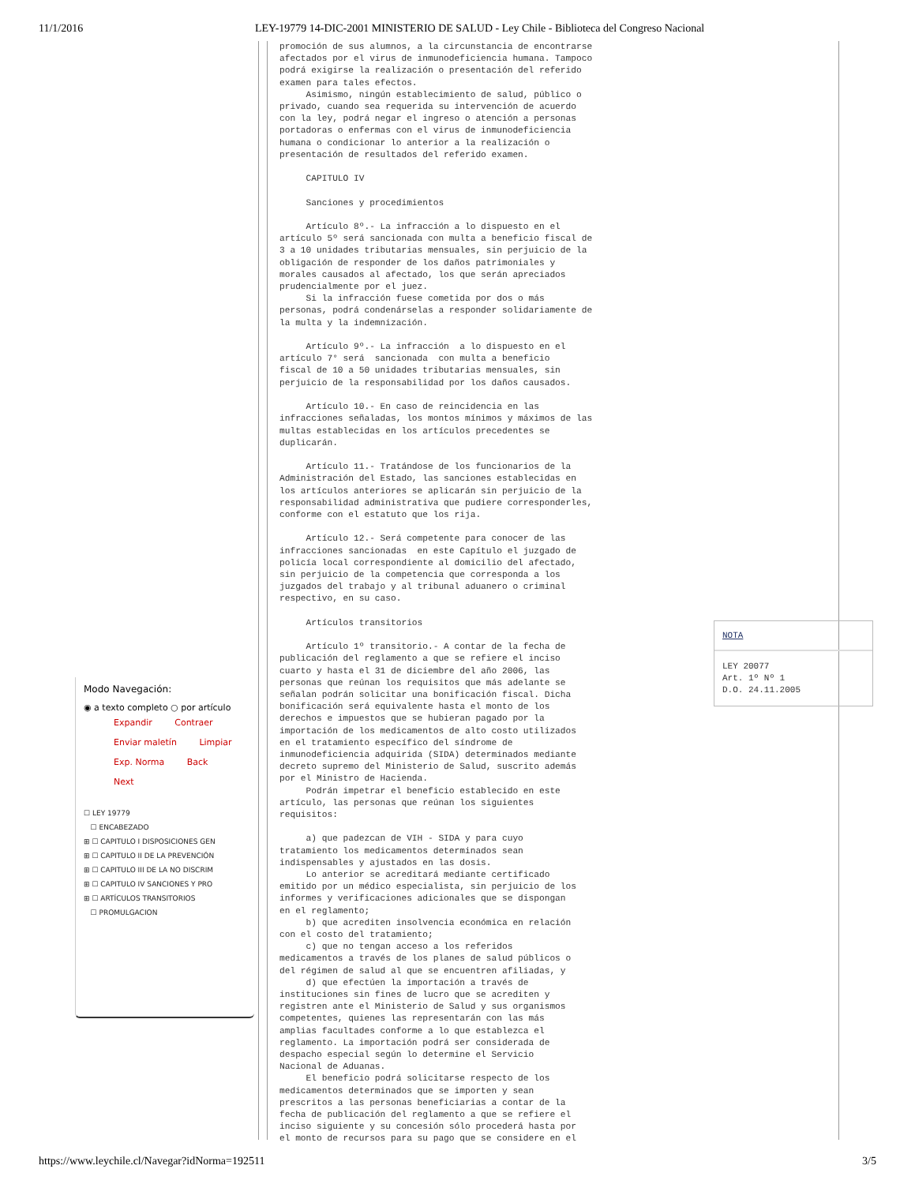11/1/2016 LEY-19779 14-DIC-2001 MINISTERIO DE SALUD - Ley Chile - Biblioteca del Congreso Nacional
Modo Navegación:
◉ a texto completo ○ por artículo
Expandir Contraer
Enviar maletín Limpiar
Exp. Norma Back Next
☐ LEY 19779
☐ ENCABEZADO
⊞ ☐ CAPITULO I DISPOSICIONES GEN
⊞ ☐ CAPITULO II DE LA PREVENCIÓN
⊞ ☐ CAPITULO III DE LA NO DISCRIM
⊞ ☐ CAPITULO IV SANCIONES Y PRO
⊞ ☐ ARTÍCULOS TRANSITORIOS
☐ PROMULGACION
promoción de sus alumnos, a la circunstancia de encontrarse afectados por el virus de inmunodeficiencia humana. Tampoco podrá exigirse la realización o presentación del referido examen para tales efectos. Asimismo, ningún establecimiento de salud, público o privado, cuando sea requerida su intervención de acuerdo con la ley, podrá negar el ingreso o atención a personas portadoras o enfermas con el virus de inmunodeficiencia humana o condicionar lo anterior a la realización o presentación de resultados del referido examen. CAPITULO IV Sanciones y procedimientos Artículo 8º.- La infracción a lo dispuesto en el artículo 5º será sancionada con multa a beneficio fiscal de 3 a 10 unidades tributarias mensuales, sin perjuicio de la obligación de responder de los daños patrimoniales y morales causados al afectado, los que serán apreciados prudencialmente por el juez. Si la infracción fuese cometida por dos o más personas, podrá condenárselas a responder solidariamente de la multa y la indemnización. Artículo 9º.- La infracción a lo dispuesto en el artículo 7° será sancionada con multa a beneficio fiscal de 10 a 50 unidades tributarias mensuales, sin perjuicio de la responsabilidad por los daños causados. Artículo 10.- En caso de reincidencia en las infracciones señaladas, los montos mínimos y máximos de las multas establecidas en los artículos precedentes se duplicarán. Artículo 11.- Tratándose de los funcionarios de la Administración del Estado, las sanciones establecidas en los artículos anteriores se aplicarán sin perjuicio de la responsabilidad administrativa que pudiere corresponderles, conforme con el estatuto que los rija. Artículo 12.- Será competente para conocer de las infracciones sancionadas en este Capítulo el juzgado de policía local correspondiente al domicilio del afectado, sin perjuicio de la competencia que corresponda a los juzgados del trabajo y al tribunal aduanero o criminal respectivo, en su caso. Artículos transitorios Artículo 1º transitorio.- A contar de la fecha de publicación del reglamento a que se refiere el inciso cuarto y hasta el 31 de diciembre del año 2006, las personas que reúnan los requisitos que más adelante se señalan podrán solicitar una bonificación fiscal. Dicha bonificación será equivalente hasta el monto de los derechos e impuestos que se hubieran pagado por la importación de los medicamentos de alto costo utilizados en el tratamiento específico del síndrome de inmunodeficiencia adquirida (SIDA) determinados mediante decreto supremo del Ministerio de Salud, suscrito además por el Ministro de Hacienda. Podrán impetrar el beneficio establecido en este artículo, las personas que reúnan los siguientes requisitos: a) que padezcan de VIH - SIDA y para cuyo tratamiento los medicamentos determinados sean indispensables y ajustados en las dosis. Lo anterior se acreditará mediante certificado emitido por un médico especialista, sin perjuicio de los informes y verificaciones adicionales que se dispongan en el reglamento; b) que acrediten insolvencia económica en relación con el costo del tratamiento; c) que no tengan acceso a los referidos medicamentos a través de los planes de salud públicos o del régimen de salud al que se encuentren afiliadas, y d) que efectúen la importación a través de instituciones sin fines de lucro que se acrediten y registren ante el Ministerio de Salud y sus organismos competentes, quienes las representarán con las más amplias facultades conforme a lo que establezca el reglamento. La importación podrá ser considerada de despacho especial según lo determine el Servicio Nacional de Aduanas. El beneficio podrá solicitarse respecto de los medicamentos determinados que se importen y sean prescritos a las personas beneficiarias a contar de la fecha de publicación del reglamento a que se refiere el inciso siguiente y su concesión sólo procederá hasta por el monto de recursos para su pago que se considere en el
NOTA
LEY 20077
Art. 1º Nº 1
D.O. 24.11.2005
https://www.leychile.cl/Navegar?idNorma=192511 3/5